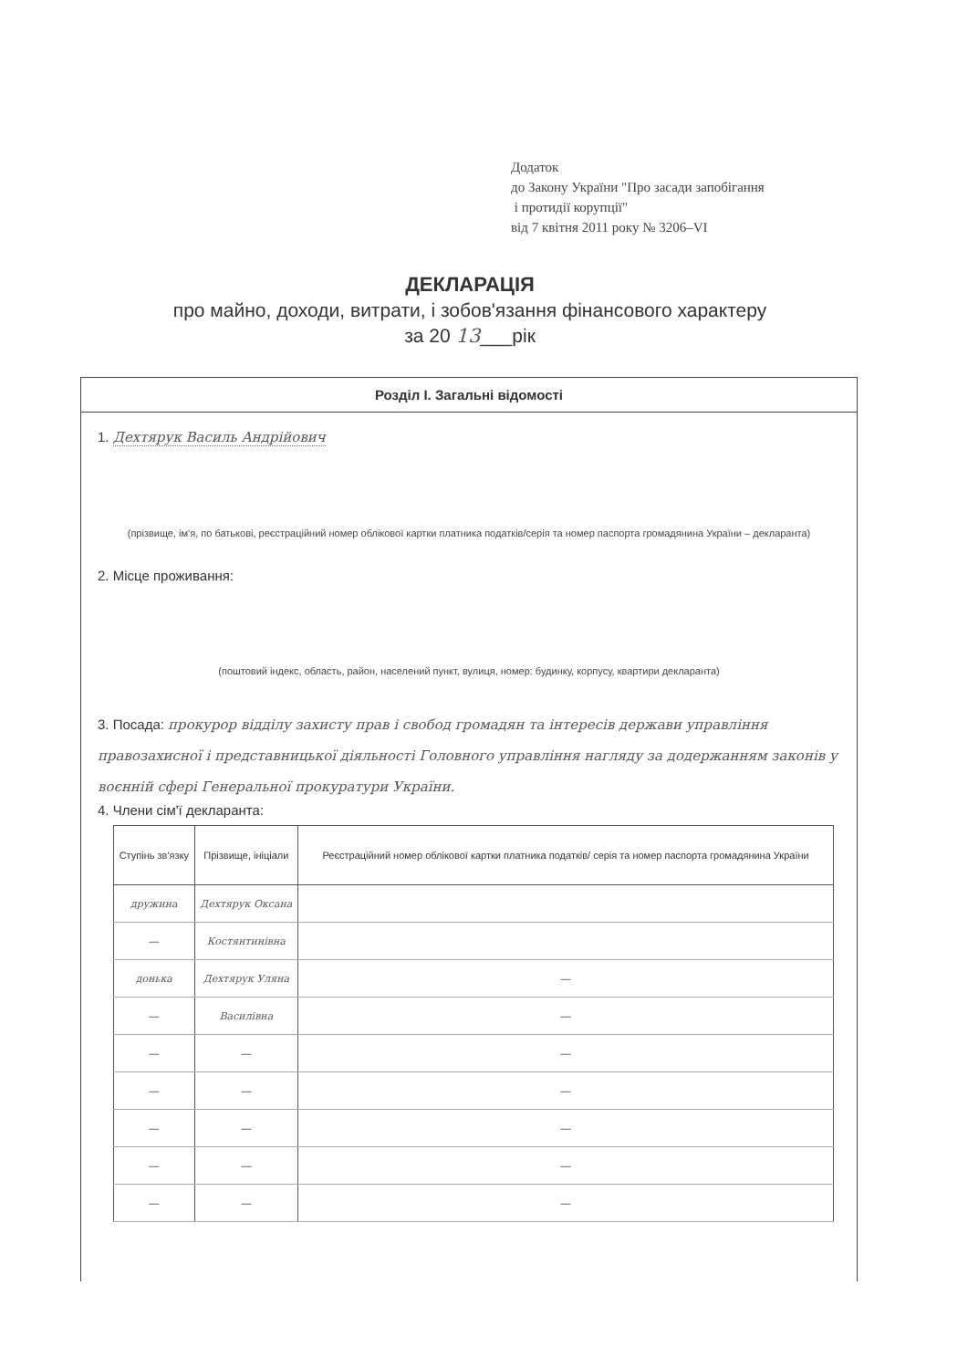Додаток
до Закону України "Про засади запобігання
і протидії корупції"
від 7 квітня 2011 року № 3206–VI
ДЕКЛАРАЦІЯ
про майно, доходи, витрати, і зобов'язання фінансового характеру
за 20 13___рік
Розділ I. Загальні відомості
1. Дехтярук Василь Андрійович
(прізвище, ім'я, по батькові, реєстраційний номер облікової картки платника податків/серія та номер паспорта громадянина України – декларанта)
2. Місце проживання:
(поштовий індекс, область, район, населений пункт, вулиця, номер: будинку, корпусу, квартири декларанта)
3. Посада: прокурор відділу захисту прав і свобод громадян та інтересів держави управління правозахисної і представницької діяльності Головного управління нагляду за додержанням законів у воєнній сфері Генеральної прокуратури України.
4. Члени сім'ї декларанта:
| Ступінь зв'язку | Прізвище, ініціали | Реєстраційний номер облікової картки платника податків/ серія та номер паспорта громадянина України |
| --- | --- | --- |
| дружина | Дехтярук Оксана | |
| — | Костянтинівна | |
| донька | Дехтярук Уляна | — |
| — | Василівна | — |
| — | — | — |
| — | — | — |
| — | — | — |
| — | — | — |
| — | — | — |